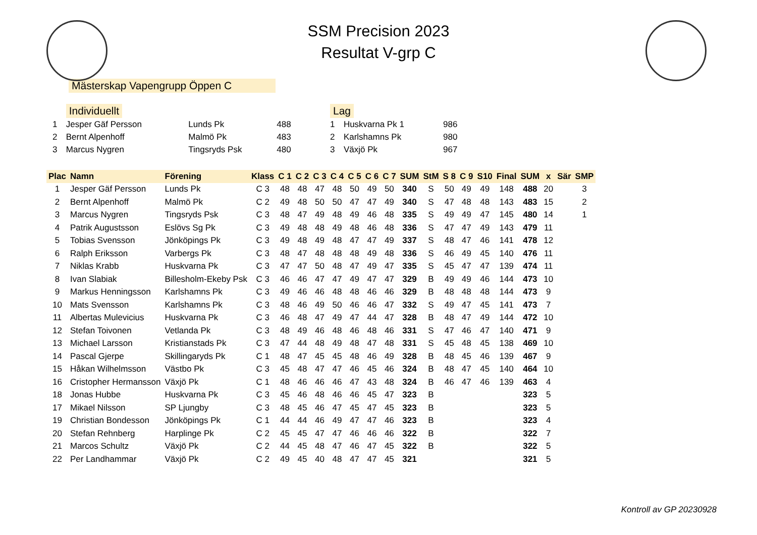SSM Precision 2023
Resultat V-grp C
Mästerskap Vapengrupp Öppen C
| | Individuellt | | |
| 1 | Jesper Gäf Persson | Lunds Pk | 488 |
| 2 | Bernt Alpenhoff | Malmö Pk | 483 |
| 3 | Marcus Nygren | Tingsryds Psk | 480 |
| Lag | | |
| 1 | Huskvarna Pk 1 | 986 |
| 2 | Karlshamns Pk | 980 |
| 3 | Växjö Pk | 967 |
| Plac | Namn | Förening | Klass | C 1 | C 2 | C 3 | C 4 | C 5 | C 6 | C 7 | SUM | StM | S 8 | C 9 | S10 | Final | SUM | x | Sär | SMP |
| --- | --- | --- | --- | --- | --- | --- | --- | --- | --- | --- | --- | --- | --- | --- | --- | --- | --- | --- | --- | --- |
| 1 | Jesper Gäf Persson | Lunds Pk | C 3 | 48 | 48 | 47 | 48 | 50 | 49 | 50 | 340 | S | 50 | 49 | 49 | 148 | 488 | 20 | | 3 |
| 2 | Bernt Alpenhoff | Malmö Pk | C 2 | 49 | 48 | 50 | 50 | 47 | 47 | 49 | 340 | S | 47 | 48 | 48 | 143 | 483 | 15 | | 2 |
| 3 | Marcus Nygren | Tingsryds Psk | C 3 | 48 | 47 | 49 | 48 | 49 | 46 | 48 | 335 | S | 49 | 49 | 47 | 145 | 480 | 14 | | 1 |
| 4 | Patrik Augustsson | Eslövs Sg Pk | C 3 | 49 | 48 | 48 | 49 | 48 | 46 | 48 | 336 | S | 47 | 47 | 49 | 143 | 479 | 11 | | |
| 5 | Tobias Svensson | Jönköpings Pk | C 3 | 49 | 48 | 49 | 48 | 47 | 47 | 49 | 337 | S | 48 | 47 | 46 | 141 | 478 | 12 | | |
| 6 | Ralph Eriksson | Varbergs Pk | C 3 | 48 | 47 | 48 | 48 | 48 | 49 | 48 | 336 | S | 46 | 49 | 45 | 140 | 476 | 11 | | |
| 7 | Niklas Krabb | Huskvarna Pk | C 3 | 47 | 47 | 50 | 48 | 47 | 49 | 47 | 335 | S | 45 | 47 | 47 | 139 | 474 | 11 | | |
| 8 | Ivan Slabiak | Billesholm-Ekeby Psk | C 3 | 46 | 46 | 47 | 47 | 49 | 47 | 47 | 329 | B | 49 | 49 | 46 | 144 | 473 | 10 | | |
| 9 | Markus Henningsson | Karlshamns Pk | C 3 | 49 | 46 | 46 | 48 | 48 | 46 | 46 | 329 | B | 48 | 48 | 48 | 144 | 473 | 9 | | |
| 10 | Mats Svensson | Karlshamns Pk | C 3 | 48 | 46 | 49 | 50 | 46 | 46 | 47 | 332 | S | 49 | 47 | 45 | 141 | 473 | 7 | | |
| 11 | Albertas Mulevicius | Huskvarna Pk | C 3 | 46 | 48 | 47 | 49 | 47 | 44 | 47 | 328 | B | 48 | 47 | 49 | 144 | 472 | 10 | | |
| 12 | Stefan Toivonen | Vetlanda Pk | C 3 | 48 | 49 | 46 | 48 | 46 | 48 | 46 | 331 | S | 47 | 46 | 47 | 140 | 471 | 9 | | |
| 13 | Michael Larsson | Kristianstads Pk | C 3 | 47 | 44 | 48 | 49 | 48 | 47 | 48 | 331 | S | 45 | 48 | 45 | 138 | 469 | 10 | | |
| 14 | Pascal Gjerpe | Skillingaryds Pk | C 1 | 48 | 47 | 45 | 45 | 48 | 46 | 49 | 328 | B | 48 | 45 | 46 | 139 | 467 | 9 | | |
| 15 | Håkan Wilhelmsson | Västbo Pk | C 3 | 45 | 48 | 47 | 47 | 46 | 45 | 46 | 324 | B | 48 | 47 | 45 | 140 | 464 | 10 | | |
| 16 | Cristopher Hermansson | Växjö Pk | C 1 | 48 | 46 | 46 | 46 | 47 | 43 | 48 | 324 | B | 46 | 47 | 46 | 139 | 463 | 4 | | |
| 18 | Jonas Hubbe | Huskvarna Pk | C 3 | 45 | 46 | 48 | 46 | 46 | 45 | 47 | 323 | B | | | | | 323 | 5 | | |
| 17 | Mikael Nilsson | SP Ljungby | C 3 | 48 | 45 | 46 | 47 | 45 | 47 | 45 | 323 | B | | | | | 323 | 5 | | |
| 19 | Christian Bondesson | Jönköpings Pk | C 1 | 44 | 44 | 46 | 49 | 47 | 47 | 46 | 323 | B | | | | | 323 | 4 | | |
| 20 | Stefan Rehnberg | Harplinge Pk | C 2 | 45 | 45 | 47 | 47 | 46 | 46 | 46 | 322 | B | | | | | 322 | 7 | | |
| 21 | Marcos Schultz | Växjö Pk | C 2 | 44 | 45 | 48 | 47 | 46 | 47 | 45 | 322 | B | | | | | 322 | 5 | | |
| 22 | Per Landhammar | Växjö Pk | C 2 | 49 | 45 | 40 | 48 | 47 | 47 | 45 | 321 | | | | | | 321 | 5 | | |
Kontroll av GP 20230928